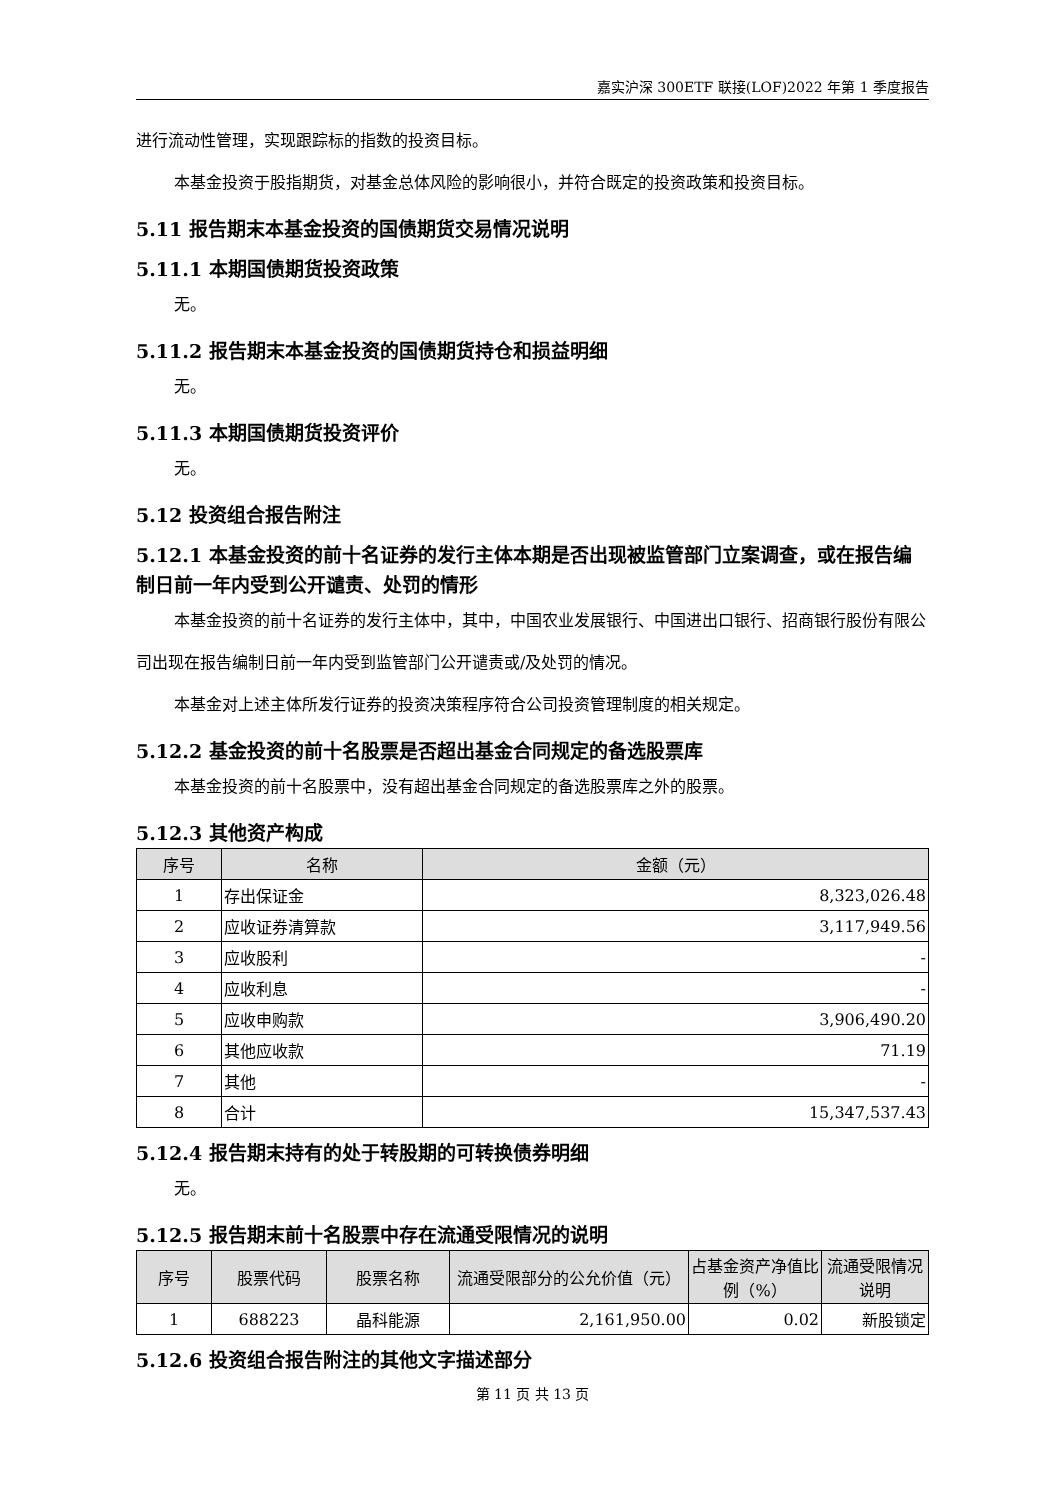嘉实沪深 300ETF 联接(LOF)2022 年第 1 季度报告
进行流动性管理，实现跟踪标的指数的投资目标。
本基金投资于股指期货，对基金总体风险的影响很小，并符合既定的投资政策和投资目标。
5.11 报告期末本基金投资的国债期货交易情况说明
5.11.1 本期国债期货投资政策
无。
5.11.2 报告期末本基金投资的国债期货持仓和损益明细
无。
5.11.3 本期国债期货投资评价
无。
5.12 投资组合报告附注
5.12.1 本基金投资的前十名证券的发行主体本期是否出现被监管部门立案调查，或在报告编制日前一年内受到公开谴责、处罚的情形
本基金投资的前十名证券的发行主体中，其中，中国农业发展银行、中国进出口银行、招商银行股份有限公司出现在报告编制日前一年内受到监管部门公开谴责或/及处罚的情况。
本基金对上述主体所发行证券的投资决策程序符合公司投资管理制度的相关规定。
5.12.2 基金投资的前十名股票是否超出基金合同规定的备选股票库
本基金投资的前十名股票中，没有超出基金合同规定的备选股票库之外的股票。
5.12.3 其他资产构成
| 序号 | 名称 | 金额（元） |
| --- | --- | --- |
| 1 | 存出保证金 | 8,323,026.48 |
| 2 | 应收证券清算款 | 3,117,949.56 |
| 3 | 应收股利 | - |
| 4 | 应收利息 | - |
| 5 | 应收申购款 | 3,906,490.20 |
| 6 | 其他应收款 | 71.19 |
| 7 | 其他 | - |
| 8 | 合计 | 15,347,537.43 |
5.12.4 报告期末持有的处于转股期的可转换债券明细
无。
5.12.5 报告期末前十名股票中存在流通受限情况的说明
| 序号 | 股票代码 | 股票名称 | 流通受限部分的公允价值（元） | 占基金资产净值比例（%） | 流通受限情况说明 |
| --- | --- | --- | --- | --- | --- |
| 1 | 688223 | 晶科能源 | 2,161,950.00 | 0.02 | 新股锁定 |
5.12.6 投资组合报告附注的其他文字描述部分
第 11 页 共 13 页